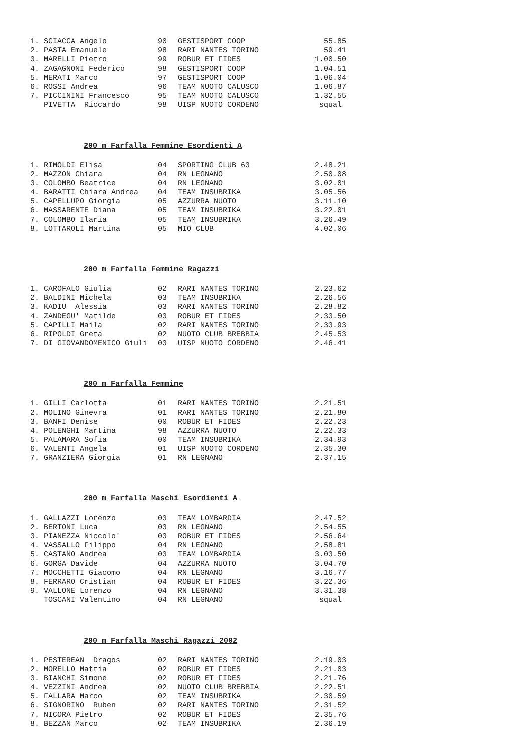| 1. SCIACCA Angelo | 90 | GESTISPORT COOP | 55.85 |
| 2. PASTA Emanuele | 98 | RARI NANTES TORINO | 59.41 |
| 3. MARELLI Pietro | 99 | ROBUR ET FIDES | 1.00.50 |
| 4. ZAGAGNONI Federico | 98 | GESTISPORT COOP | 1.04.51 |
| 5. MERATI Marco | 97 | GESTISPORT COOP | 1.06.04 |
| 6. ROSSI Andrea | 96 | TEAM NUOTO CALUSCO | 1.06.87 |
| 7. PICCININI Francesco | 95 | TEAM NUOTO CALUSCO | 1.32.55 |
| PIVETTA Riccardo | 98 | UISP NUOTO CORDENO | squal |
200 m Farfalla Femmine Esordienti A
| 1. RIMOLDI Elisa | 04 | SPORTING CLUB 63 | 2.48.21 |
| 2. MAZZON Chiara | 04 | RN LEGNANO | 2.50.08 |
| 3. COLOMBO Beatrice | 04 | RN LEGNANO | 3.02.01 |
| 4. BARATTI Chiara Andrea | 04 | TEAM INSUBRIKA | 3.05.56 |
| 5. CAPELLUPO Giorgia | 05 | AZZURRA NUOTO | 3.11.10 |
| 6. MASSARENTE Diana | 05 | TEAM INSUBRIKA | 3.22.01 |
| 7. COLOMBO Ilaria | 05 | TEAM INSUBRIKA | 3.26.49 |
| 8. LOTTAROLI Martina | 05 | MIO CLUB | 4.02.06 |
200 m Farfalla Femmine Ragazzi
| 1. CAROFALO Giulia | 02 | RARI NANTES TORINO | 2.23.62 |
| 2. BALDINI Michela | 03 | TEAM INSUBRIKA | 2.26.56 |
| 3. KADIU Alessia | 03 | RARI NANTES TORINO | 2.28.82 |
| 4. ZANDEGU' Matilde | 03 | ROBUR ET FIDES | 2.33.50 |
| 5. CAPILLI Maila | 02 | RARI NANTES TORINO | 2.33.93 |
| 6. RIPOLDI Greta | 02 | NUOTO CLUB BREBBIA | 2.45.53 |
| 7. DI GIOVANDOMENICO Giuli | 03 | UISP NUOTO CORDENO | 2.46.41 |
200 m Farfalla Femmine
| 1. GILLI Carlotta | 01 | RARI NANTES TORINO | 2.21.51 |
| 2. MOLINO Ginevra | 01 | RARI NANTES TORINO | 2.21.80 |
| 3. BANFI Denise | 00 | ROBUR ET FIDES | 2.22.23 |
| 4. POLENGHI Martina | 98 | AZZURRA NUOTO | 2.22.33 |
| 5. PALAMARA Sofia | 00 | TEAM INSUBRIKA | 2.34.93 |
| 6. VALENTI Angela | 01 | UISP NUOTO CORDENO | 2.35.30 |
| 7. GRANZIERA Giorgia | 01 | RN LEGNANO | 2.37.15 |
200 m Farfalla Maschi Esordienti A
| 1. GALLAZZI Lorenzo | 03 | TEAM LOMBARDIA | 2.47.52 |
| 2. BERTONI Luca | 03 | RN LEGNANO | 2.54.55 |
| 3. PIANEZZA Niccolo' | 03 | ROBUR ET FIDES | 2.56.64 |
| 4. VASSALLO Filippo | 04 | RN LEGNANO | 2.58.81 |
| 5. CASTANO Andrea | 03 | TEAM LOMBARDIA | 3.03.50 |
| 6. GORGA Davide | 04 | AZZURRA NUOTO | 3.04.70 |
| 7. MOCCHETTI Giacomo | 04 | RN LEGNANO | 3.16.77 |
| 8. FERRARO Cristian | 04 | ROBUR ET FIDES | 3.22.36 |
| 9. VALLONE Lorenzo | 04 | RN LEGNANO | 3.31.38 |
| TOSCANI Valentino | 04 | RN LEGNANO | squal |
200 m Farfalla Maschi Ragazzi 2002
| 1. PESTEREAN Dragos | 02 | RARI NANTES TORINO | 2.19.03 |
| 2. MORELLO Mattia | 02 | ROBUR ET FIDES | 2.21.03 |
| 3. BIANCHI Simone | 02 | ROBUR ET FIDES | 2.21.76 |
| 4. VEZZINI Andrea | 02 | NUOTO CLUB BREBBIA | 2.22.51 |
| 5. FALLARA Marco | 02 | TEAM INSUBRIKA | 2.30.59 |
| 6. SIGNORINO Ruben | 02 | RARI NANTES TORINO | 2.31.52 |
| 7. NICORA Pietro | 02 | ROBUR ET FIDES | 2.35.76 |
| 8. BEZZAN Marco | 02 | TEAM INSUBRIKA | 2.36.19 |